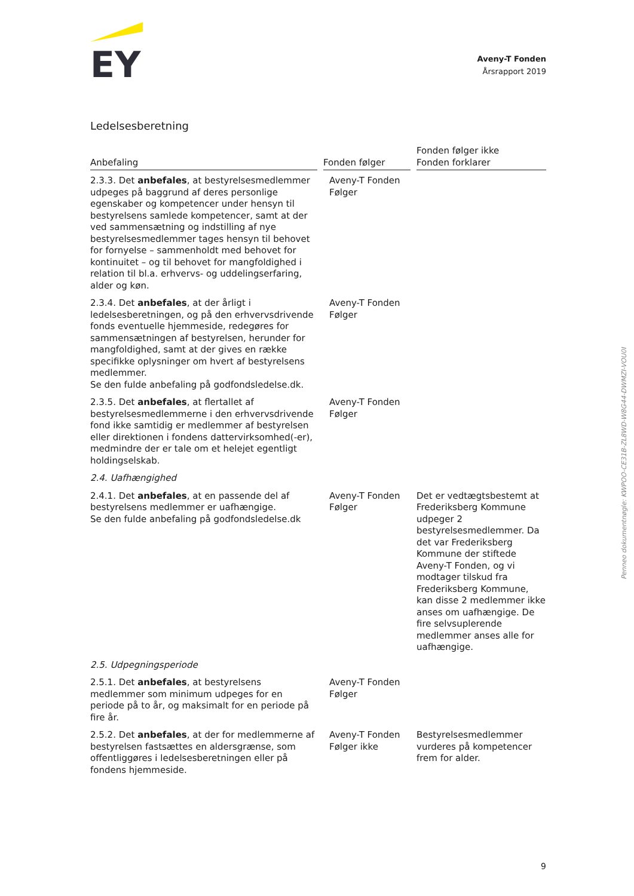EY
Aveny-T Fonden
Årsrapport 2019
Ledelsesberetning
| Anbefaling | | Fonden følger | | Fonden følger ikke Fonden forklarer |
| --- | --- | --- | --- | --- |
| 2.3.3. Det anbefales , at bestyrelsesmedlemmer udpeges på baggrund af deres personlige egenskaber og kompetencer under hensyn til bestyrelsens samlede kompetencer, samt at der ved sammensætning og indstilling af nye bestyrelsesmedlemmer tages hensyn til behovet for fornyelse – sammenholdt med behovet for kontinuitet – og til behovet for mangfoldighed i relation til bl.a. erhvervs- og uddelingserfaring, alder og køn. | | Aveny-T Fonden Følger | | |
| 2.3.4. Det anbefales , at der årligt i ledelsesberetningen, og på den erhvervsdrivende fonds eventuelle hjemmeside, redegøres for sammensætningen af bestyrelsen, herunder for mangfoldighed, samt at der gives en række specifikke oplysninger om hvert af bestyrelsens medlemmer. Se den fulde anbefaling på godfondsledelse.dk. | | Aveny-T Fonden Følger | | |
| 2.3.5. Det anbefales , at flertallet af bestyrelsesmedlemmerne i den erhvervsdrivende fond ikke samtidig er medlemmer af bestyrelsen eller direktionen i fondens dattervirksomhed(-er), medmindre der er tale om et helejet egentligt holdingselskab. | | Aveny-T Fonden Følger | | |
| 2.4. Uafhængighed | | | | |
| 2.4.1. Det anbefales , at en passende del af bestyrelsens medlemmer er uafhængige. Se den fulde anbefaling på godfondsledelse.dk | | Aveny-T Fonden Følger | | Det er vedtægtsbestemt at Frederiksberg Kommune udpeger 2 bestyrelsesmedlemmer. Da det var Frederiksberg Kommune der stiftede Aveny-T Fonden, og vi modtager tilskud fra Frederiksberg Kommune, kan disse 2 medlemmer ikke anses om uafhængige. De fire selvsuplerende medlemmer anses alle for uafhængige. |
| 2.5. Udpegningsperiode | | | | |
| 2.5.1. Det anbefales , at bestyrelsens medlemmer som minimum udpeges for en periode på to år, og maksimalt for en periode på fire år. | | Aveny-T Fonden Følger | | |
| 2.5.2. Det anbefales , at der for medlemmerne af bestyrelsen fastsættes en aldersgrænse, som offentliggøres i ledelsesberetningen eller på fondens hjemmeside. | | Aveny-T Fonden Følger ikke | | Bestyrelsesmedlemmer vurderes på kompetencer frem for alder. |
Penneo dokumentnøgle: KWPOO-CE31B-ZL8WD-W8G44-DWMZI-VOU0I
9